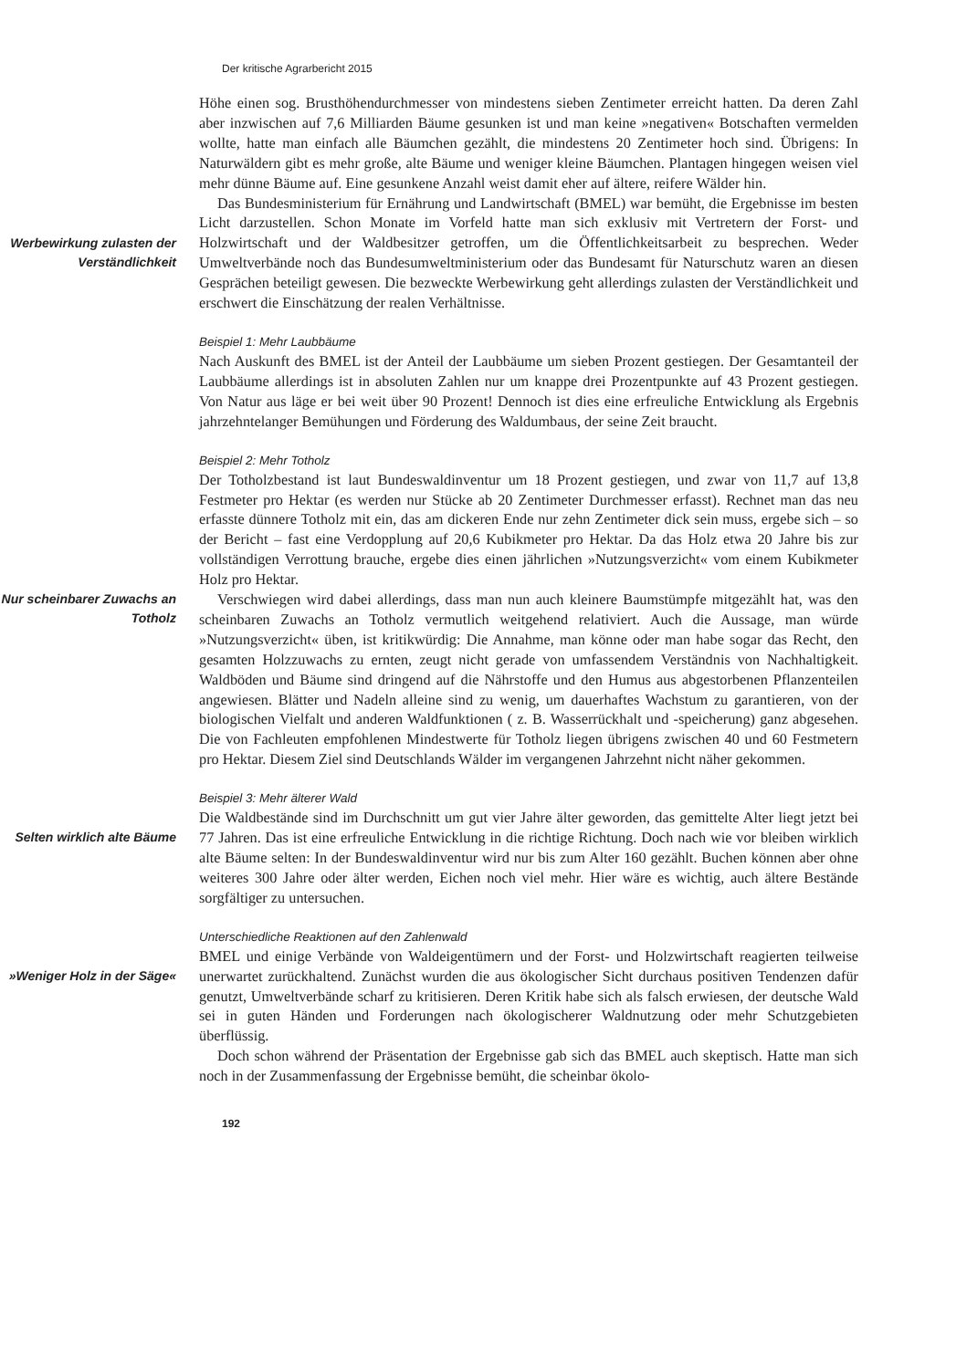Der kritische Agrarbericht 2015
Höhe einen sog. Brusthöhendurchmesser von mindestens sieben Zentimeter erreicht hatten. Da deren Zahl aber inzwischen auf 7,6 Milliarden Bäume gesunken ist und man keine »negativen« Botschaften vermelden wollte, hatte man einfach alle Bäumchen gezählt, die mindestens 20 Zentimeter hoch sind. Übrigens: In Naturwäldern gibt es mehr große, alte Bäume und weniger kleine Bäumchen. Plantagen hingegen weisen viel mehr dünne Bäume auf. Eine gesunkene Anzahl weist damit eher auf ältere, reifere Wälder hin.
Werbewirkung zulasten der Verständlichkeit
Das Bundesministerium für Ernährung und Landwirtschaft (BMEL) war bemüht, die Ergebnisse im besten Licht darzustellen. Schon Monate im Vorfeld hatte man sich exklusiv mit Vertretern der Forst- und Holzwirtschaft und der Waldbesitzer getroffen, um die Öffentlichkeitsarbeit zu besprechen. Weder Umweltverbände noch das Bundesumweltministerium oder das Bundesamt für Naturschutz waren an diesen Gesprächen beteiligt gewesen. Die bezweckte Werbewirkung geht allerdings zulasten der Verständlichkeit und erschwert die Einschätzung der realen Verhältnisse.
Beispiel 1: Mehr Laubbäume
Nach Auskunft des BMEL ist der Anteil der Laubbäume um sieben Prozent gestiegen. Der Gesamtanteil der Laubbäume allerdings ist in absoluten Zahlen nur um knappe drei Prozentpunkte auf 43 Prozent gestiegen. Von Natur aus läge er bei weit über 90 Prozent! Dennoch ist dies eine erfreuliche Entwicklung als Ergebnis jahrzehntelanger Bemühungen und Förderung des Waldumbaus, der seine Zeit braucht.
Beispiel 2: Mehr Totholz
Der Totholzbestand ist laut Bundeswaldinventur um 18 Prozent gestiegen, und zwar von 11,7 auf 13,8 Festmeter pro Hektar (es werden nur Stücke ab 20 Zentimeter Durchmesser erfasst). Rechnet man das neu erfasste dünnere Totholz mit ein, das am dickeren Ende nur zehn Zentimeter dick sein muss, ergebe sich – so der Bericht – fast eine Verdopplung auf 20,6 Kubikmeter pro Hektar. Da das Holz etwa 20 Jahre bis zur vollständigen Verrottung brauche, ergebe dies einen jährlichen »Nutzungsverzicht« vom einem Kubikmeter Holz pro Hektar.
Nur scheinbarer Zuwachs an Totholz
Verschwiegen wird dabei allerdings, dass man nun auch kleinere Baumstümpfe mitgezählt hat, was den scheinbaren Zuwachs an Totholz vermutlich weitgehend relativiert. Auch die Aussage, man würde »Nutzungsverzicht« üben, ist kritikwürdig: Die Annahme, man könne oder man habe sogar das Recht, den gesamten Holzzuwachs zu ernten, zeugt nicht gerade von umfassendem Verständnis von Nachhaltigkeit. Waldböden und Bäume sind dringend auf die Nährstoffe und den Humus aus abgestorbenen Pflanzenteilen angewiesen. Blätter und Nadeln alleine sind zu wenig, um dauerhaftes Wachstum zu garantieren, von der biologischen Vielfalt und anderen Waldfunktionen ( z. B. Wasserrückhalt und -speicherung) ganz abgesehen. Die von Fachleuten empfohlenen Mindestwerte für Totholz liegen übrigens zwischen 40 und 60 Festmetern pro Hektar. Diesem Ziel sind Deutschlands Wälder im vergangenen Jahrzehnt nicht näher gekommen.
Selten wirklich alte Bäume
Beispiel 3: Mehr älterer Wald
Die Waldbestände sind im Durchschnitt um gut vier Jahre älter geworden, das gemittelte Alter liegt jetzt bei 77 Jahren. Das ist eine erfreuliche Entwicklung in die richtige Richtung. Doch nach wie vor bleiben wirklich alte Bäume selten: In der Bundeswaldinventur wird nur bis zum Alter 160 gezählt. Buchen können aber ohne weiteres 300 Jahre oder älter werden, Eichen noch viel mehr. Hier wäre es wichtig, auch ältere Bestände sorgfältiger zu untersuchen.
»Weniger Holz in der Säge«
Unterschiedliche Reaktionen auf den Zahlenwald
BMEL und einige Verbände von Waldeigentümern und der Forst- und Holzwirtschaft reagierten teilweise unerwartet zurückhaltend. Zunächst wurden die aus ökologischer Sicht durchaus positiven Tendenzen dafür genutzt, Umweltverbände scharf zu kritisieren. Deren Kritik habe sich als falsch erwiesen, der deutsche Wald sei in guten Händen und Forderungen nach ökologischerer Waldnutzung oder mehr Schutzgebieten überflüssig.
Doch schon während der Präsentation der Ergebnisse gab sich das BMEL auch skeptisch. Hatte man sich noch in der Zusammenfassung der Ergebnisse bemüht, die scheinbar ökolo-
192